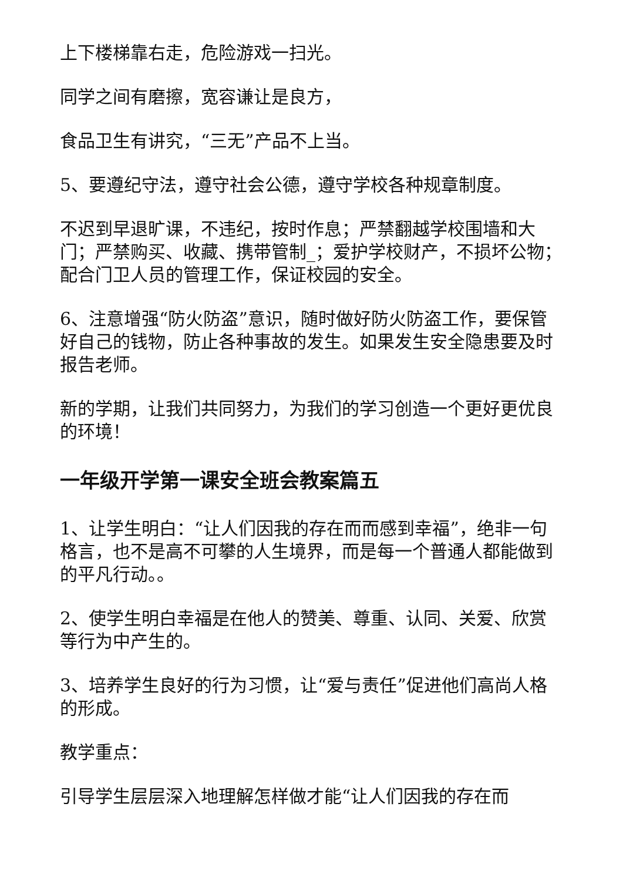上下楼梯靠右走，危险游戏一扫光。
同学之间有磨擦，宽容谦让是良方，
食品卫生有讲究，“三无”产品不上当。
5、要遵纪守法，遵守社会公德，遵守学校各种规章制度。
不迟到早退旷课，不违纪，按时作息；严禁翻越学校围墙和大门；严禁购买、收藏、携带管制_；爱护学校财产，不损坏公物；配合门卫人员的管理工作，保证校园的安全。
6、注意增强“防火防盗”意识，随时做好防火防盗工作，要保管好自己的钱物，防止各种事故的发生。如果发生安全隐患要及时报告老师。
新的学期，让我们共同努力，为我们的学习创造一个更好更优良的环境！
一年级开学第一课安全班会教案篇五
1、让学生明白：“让人们因我的存在而而感到幸福”，绝非一句格言，也不是高不可攀的人生境界，而是每一个普通人都能做到的平凡行动。。
2、使学生明白幸福是在他人的赞美、尊重、认同、关爱、欣赏等行为中产生的。
3、培养学生良好的行为习惯，让“爱与责任”促进他们高尚人格的形成。
教学重点：
引导学生层层深入地理解怎样做才能“让人们因我的存在而